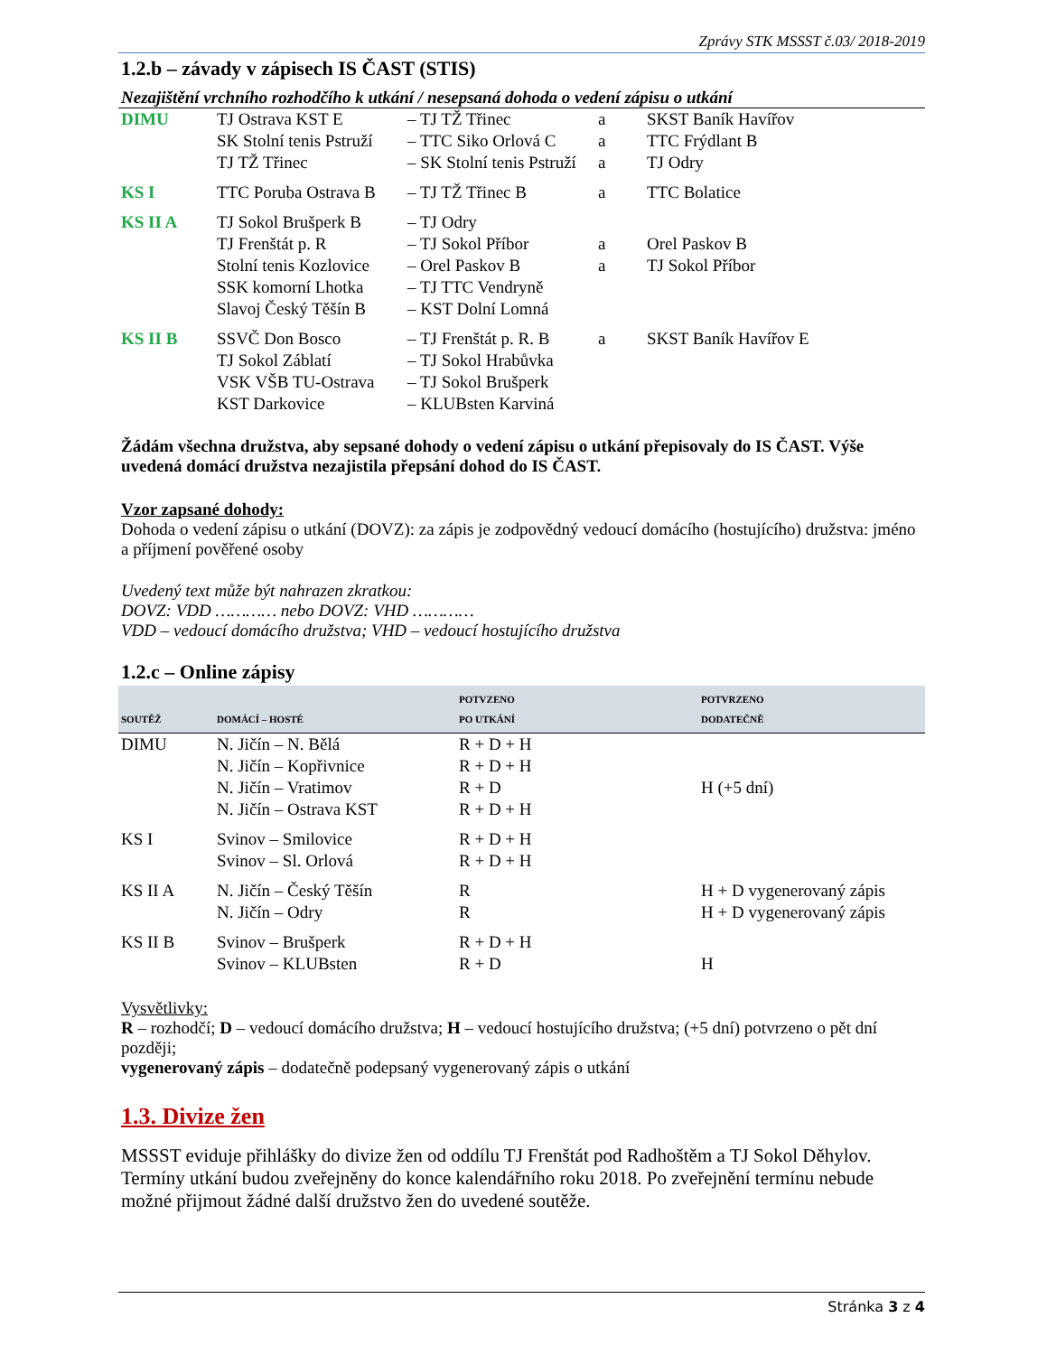Zprávy STK MSSST č.03/ 2018-2019
1.2.b – závady v zápisech IS ČAST (STIS)
Nezajištění vrchního rozhodčího k utkání / nesepsaná dohoda o vedení zápisu o utkání
| DIMU | TJ Ostrava KST E | – TJ TŽ Třinec | a | SKST Baník Havířov |
| | SK Stolní tenis Pstruží | – TTC Siko Orlová C | a | TTC Frýdlant B |
| | TJ TŽ Třinec | – SK Stolní tenis Pstruží | a | TJ Odry |
| KS I | TTC Poruba Ostrava B | – TJ TŽ Třinec B | a | TTC Bolatice |
| KS II A | TJ Sokol Brušperk B | – TJ Odry | | |
| | TJ Frenštát p. R | – TJ Sokol Příbor | a | Orel Paskov B |
| | Stolní tenis Kozlovice | – Orel Paskov B | a | TJ Sokol Příbor |
| | SSK komorní Lhotka | – TJ TTC Vendryně | | |
| | Slavoj Český Těšín B | – KST Dolní Lomná | | |
| KS II B | SSVČ Don Bosco | – TJ Frenštát p. R. B | a | SKST Baník Havířov E |
| | TJ Sokol Záblatí | – TJ Sokol Hrabůvka | | |
| | VSK VŠB TU-Ostrava | – TJ Sokol Brušperk | | |
| | KST Darkovice | – KLUBsten Karviná | | |
Žádám všechna družstva, aby sepsané dohody o vedení zápisu o utkání přepisovaly do IS ČAST. Výše uvedená domácí družstva nezajistila přepsání dohod do IS ČAST.
Vzor zapsané dohody:
Dohoda o vedení zápisu o utkání (DOVZ): za zápis je zodpovědný vedoucí domácího (hostujícího) družstva: jméno a příjmení pověřené osoby
Uvedený text může být nahrazen zkratkou:
DOVZ: VDD ………… nebo DOVZ: VHD …………
VDD – vedoucí domácího družstva; VHD – vedoucí hostujícího družstva
1.2.c – Online zápisy
| SOUTĚŽ | DOMÁCÍ – HOSTÉ | POTVZENO PO UTKÁNÍ | POTVRZENO DODATEČNĚ |
| --- | --- | --- | --- |
| DIMU | N. Jičín – N. Bělá | R + D + H | |
| | N. Jičín – Kopřivnice | R + D + H | |
| | N. Jičín – Vratimov | R + D | H (+5 dní) |
| | N. Jičín – Ostrava KST | R + D + H | |
| KS I | Svinov – Smilovice | R + D + H | |
| | Svinov – Sl. Orlová | R + D + H | |
| KS II A | N. Jičín – Český Těšín | R | H + D vygenerovaný zápis |
| | N. Jičín – Odry | R | H + D vygenerovaný zápis |
| KS II B | Svinov – Brušperk | R + D + H | |
| | Svinov – KLUBsten | R + D | H |
Vysvětlivky:
R – rozhodčí; D – vedoucí domácího družstva; H – vedoucí hostujícího družstva; (+5 dní) potvrzeno o pět dní později;
vygenerovaný zápis – dodatečně podepsaný vygenerovaný zápis o utkání
1.3. Divize žen
MSSST eviduje přihlášky do divize žen od oddílu TJ Frenštát pod Radhoštěm a TJ Sokol Děhylov. Termíny utkání budou zveřejněny do konce kalendářního roku 2018. Po zveřejnění termínu nebude možné přijmout žádné další družstvo žen do uvedené soutěže.
Stránka 3 z 4